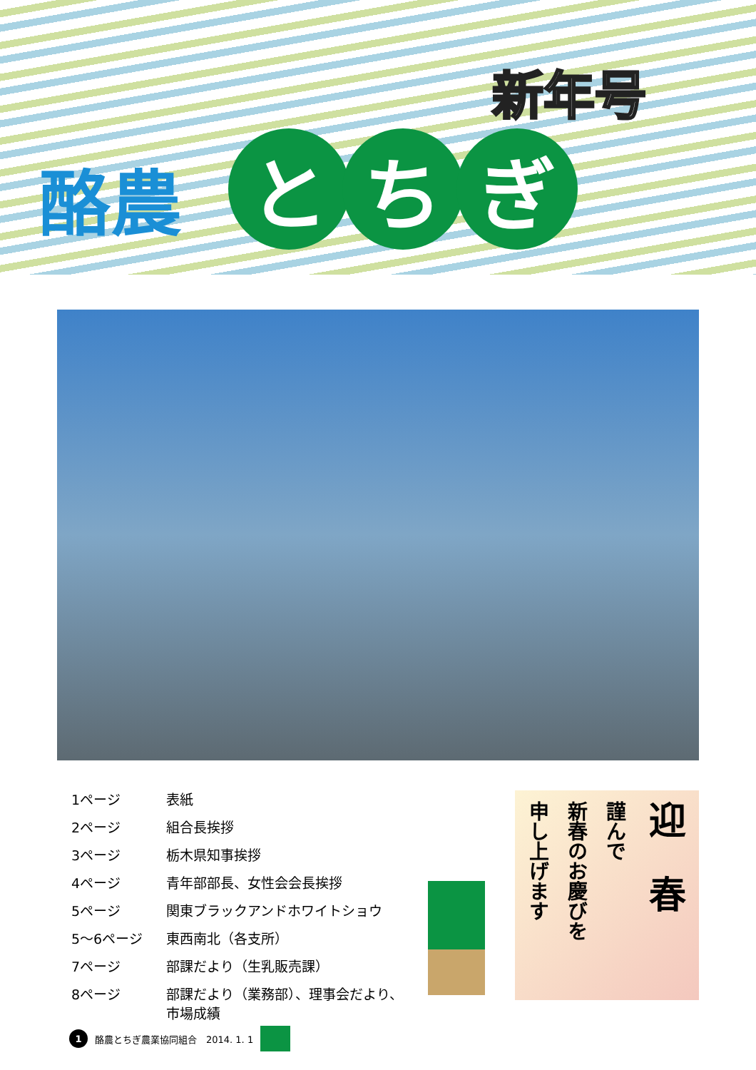新年号
酪農
とち ぎ
| 1ページ | 表紙 |
| 2ページ | 組合長挨拶 |
| 3ページ | 栃木県知事挨拶 |
| 4ページ | 青年部部長、女性会会長挨拶 |
| 5ページ | 関東ブラックアンドホワイトショウ |
| 5～6ページ | 東西南北（各支所） |
| 7ページ | 部課だより（生乳販売課） |
| 8ページ | 部課だより（業務部）、理事会だより、 市場成績 |
迎　春
謹んで
新春のお慶びを
申し上げます
1
酪農とちぎ農業協同組合　2014. 1. 1